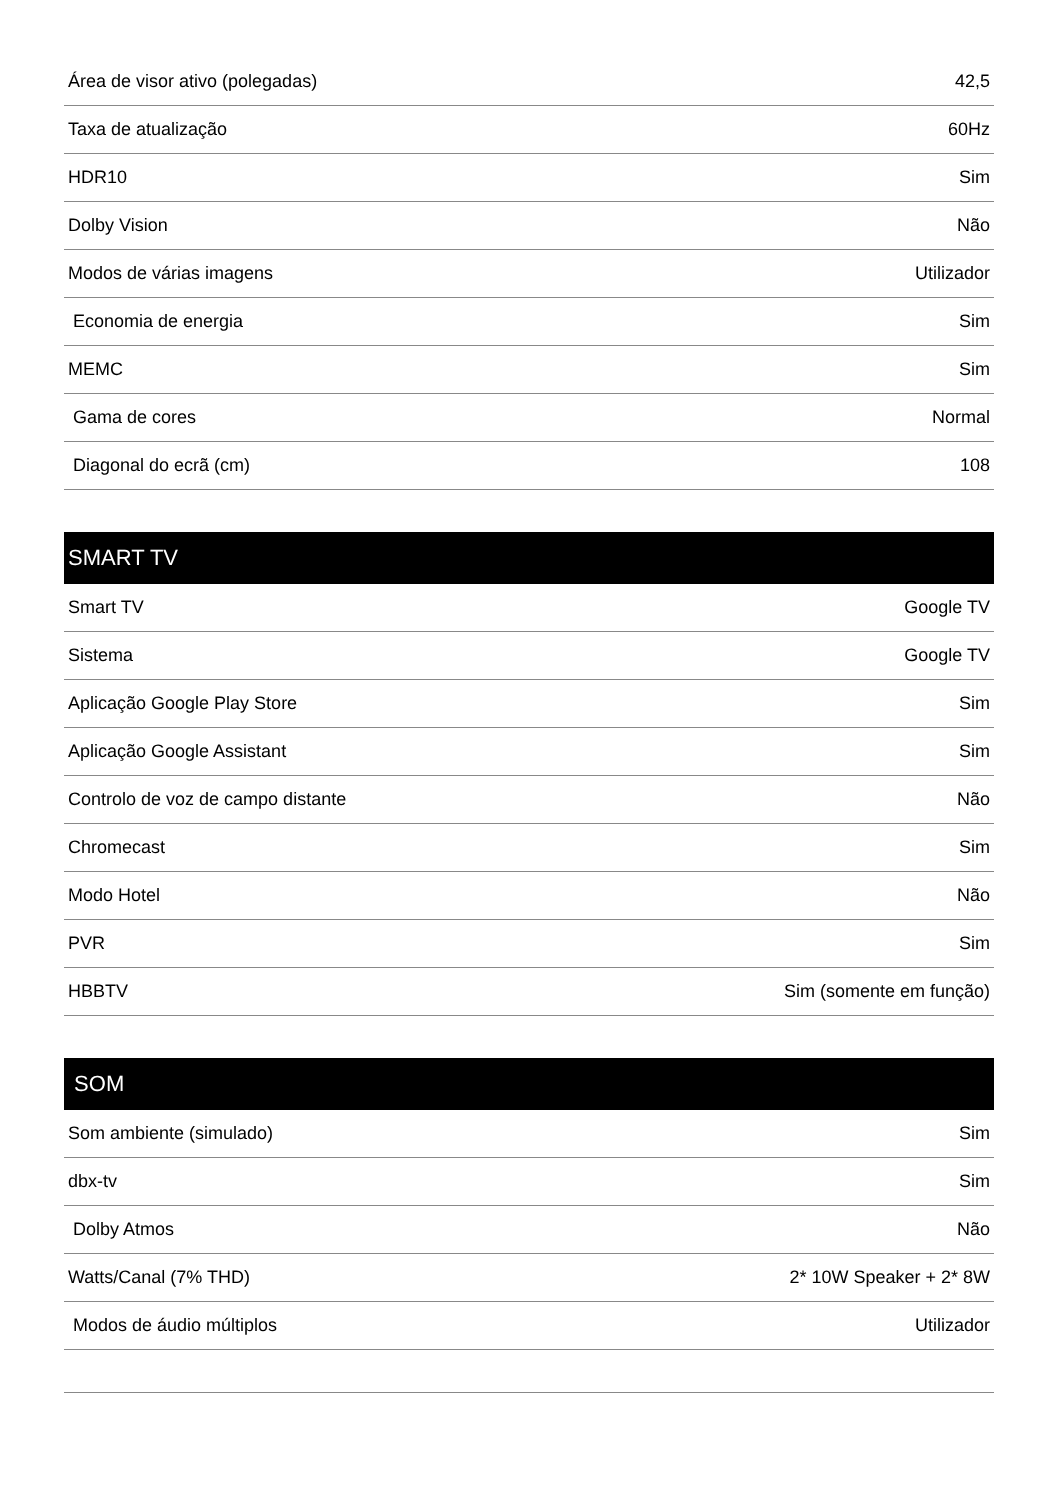| Área de visor ativo (polegadas) | 42,5 |
| Taxa de atualização | 60Hz |
| HDR10 | Sim |
| Dolby Vision | Não |
| Modos de várias imagens | Utilizador |
| Economia de energia | Sim |
| MEMC | Sim |
| Gama de cores | Normal |
| Diagonal do ecrã (cm) | 108 |
| SMART TV | |
| --- | --- |
| Smart TV | Google TV |
| Sistema | Google TV |
| Aplicação Google Play Store | Sim |
| Aplicação Google Assistant | Sim |
| Controlo de voz de campo distante | Não |
| Chromecast | Sim |
| Modo Hotel | Não |
| PVR | Sim |
| HBBTV | Sim (somente em função) |
| SOM | |
| --- | --- |
| Som ambiente (simulado) | Sim |
| dbx-tv | Sim |
| Dolby Atmos | Não |
| Watts/Canal (7% THD) | 2* 10W Speaker + 2* 8W |
| Modos de áudio múltiplos | Utilizador |